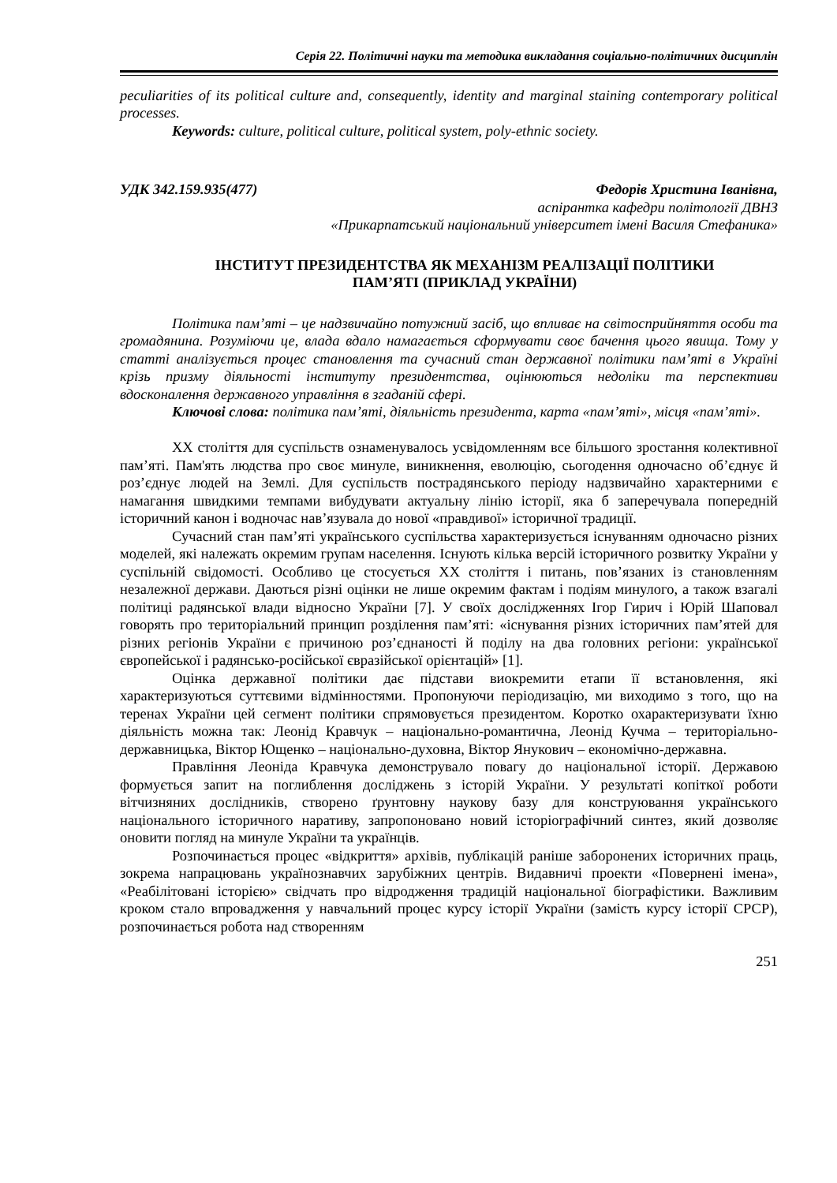Серія 22. Політичні науки та методика викладання соціально-політичних дисциплін
peculiarities of its political culture and, consequently, identity and marginal staining contemporary political processes.
Keywords: culture, political culture, political system, poly-ethnic society.
УДК 342.159.935(477) Федорів Христина Іванівна,
аспірантка кафедри політології ДВНЗ
«Прикарпатський національний університет імені Василя Стефаника»
ІНСТИТУТ ПРЕЗИДЕНТСТВА ЯК МЕХАНІЗМ РЕАЛІЗАЦІЇ ПОЛІТИКИ
ПАМ’ЯТІ (ПРИКЛАД УКРАЇНИ)
Політика пам’яті – це надзвичайно потужний засіб, що впливає на світосприйняття особи та громадянина. Розуміючи це, влада вдало намагається сформувати своє бачення цього явища. Тому у статті аналізується процес становлення та сучасний стан державної політики пам’яті в Україні крізь призму діяльності інституту президентства, оцінюються недоліки та перспективи вдосконалення державного управління в згаданій сфері.
Ключові слова: політика пам’яті, діяльність президента, карта «пам’яті», місця «пам’яті».
XX століття для суспільств ознаменувалось усвідомленням все більшого зростання колективної пам’яті. Пам'ять людства про своє минуле, виникнення, еволюцію, сьогодення одночасно об’єднує й роз’єднує людей на Землі. Для суспільств пострадянського періоду надзвичайно характерними є намагання швидкими темпами вибудувати актуальну лінію історії, яка б заперечувала попередній історичний канон і водночас нав’язувала до нової «правдивої» історичної традиції.
Сучасний стан пам’яті українського суспільства характеризується існуванням одночасно різних моделей, які належать окремим групам населення. Існують кілька версій історичного розвитку України у суспільній свідомості. Особливо це стосується XX століття і питань, пов’язаних із становленням незалежної держави. Даються різні оцінки не лише окремим фактам і подіям минулого, а також взагалі політиці радянської влади відносно України [7]. У своїх дослідженнях Ігор Гирич і Юрій Шаповал говорять про територіальний принцип розділення пам’яті: «існування різних історичних пам’ятей для різних регіонів України є причиною роз’єднаності й поділу на два головних регіони: української європейської і радянсько-російської євразійської орієнтацій» [1].
Оцінка державної політики дає підстави виокремити етапи її встановлення, які характеризуються суттєвими відмінностями. Пропонуючи періодизацію, ми виходимо з того, що на теренах України цей сегмент політики спрямовується президентом. Коротко охарактеризувати їхню діяльність можна так: Леонід Кравчук – національно-романтична, Леонід Кучма – територіально-державницька, Віктор Ющенко – національно-духовна, Віктор Янукович – економічно-державна.
Правління Леоніда Кравчука демонструвало повагу до національної історії. Державою формується запит на поглиблення досліджень з історій України. У результаті копіткої роботи вітчизняних дослідників, створено ґрунтовну наукову базу для конструювання українського національного історичного наративу, запропоновано новий історіографічний синтез, який дозволяє оновити погляд на минуле України та українців.
Розпочинається процес «відкриття» архівів, публікацій раніше заборонених історичних праць, зокрема напрацювань українознавчих зарубіжних центрів. Видавничі проекти «Повернені імена», «Реабілітовані історією» свідчать про відродження традицій національної біографістики. Важливим кроком стало впровадження у навчальний процес курсу історії України (замість курсу історії СРСР), розпочинається робота над створенням
251